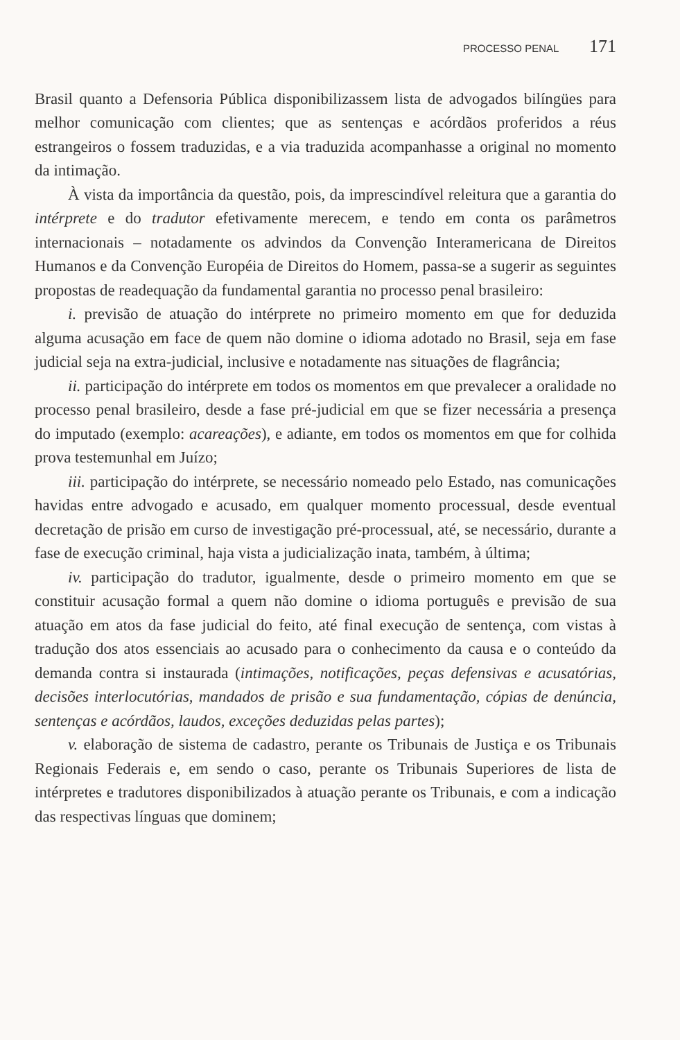PROCESSO PENAL 171
Brasil quanto a Defensoria Pública disponibilizassem lista de advogados bilíngües para melhor comunicação com clientes; que as sentenças e acórdãos proferidos a réus estrangeiros o fossem traduzidas, e a via traduzida acompanhasse a original no momento da intimação.
À vista da importância da questão, pois, da imprescindível releitura que a garantia do intérprete e do tradutor efetivamente merecem, e tendo em conta os parâmetros internacionais – notadamente os advindos da Convenção Interamericana de Direitos Humanos e da Convenção Européia de Direitos do Homem, passa-se a sugerir as seguintes propostas de readequação da fundamental garantia no processo penal brasileiro:
i. previsão de atuação do intérprete no primeiro momento em que for deduzida alguma acusação em face de quem não domine o idioma adotado no Brasil, seja em fase judicial seja na extra-judicial, inclusive e notadamente nas situações de flagrância;
ii. participação do intérprete em todos os momentos em que prevalecer a oralidade no processo penal brasileiro, desde a fase pré-judicial em que se fizer necessária a presença do imputado (exemplo: acareações), e adiante, em todos os momentos em que for colhida prova testemunhal em Juízo;
iii. participação do intérprete, se necessário nomeado pelo Estado, nas comunicações havidas entre advogado e acusado, em qualquer momento processual, desde eventual decretação de prisão em curso de investigação pré-processual, até, se necessário, durante a fase de execução criminal, haja vista a judicialização inata, também, à última;
iv. participação do tradutor, igualmente, desde o primeiro momento em que se constituir acusação formal a quem não domine o idioma português e previsão de sua atuação em atos da fase judicial do feito, até final execução de sentença, com vistas à tradução dos atos essenciais ao acusado para o conhecimento da causa e o conteúdo da demanda contra si instaurada (intimações, notificações, peças defensivas e acusatórias, decisões interlocutórias, mandados de prisão e sua fundamentação, cópias de denúncia, sentenças e acórdãos, laudos, exceções deduzidas pelas partes);
v. elaboração de sistema de cadastro, perante os Tribunais de Justiça e os Tribunais Regionais Federais e, em sendo o caso, perante os Tribunais Superiores de lista de intérpretes e tradutores disponibilizados à atuação perante os Tribunais, e com a indicação das respectivas línguas que dominem;